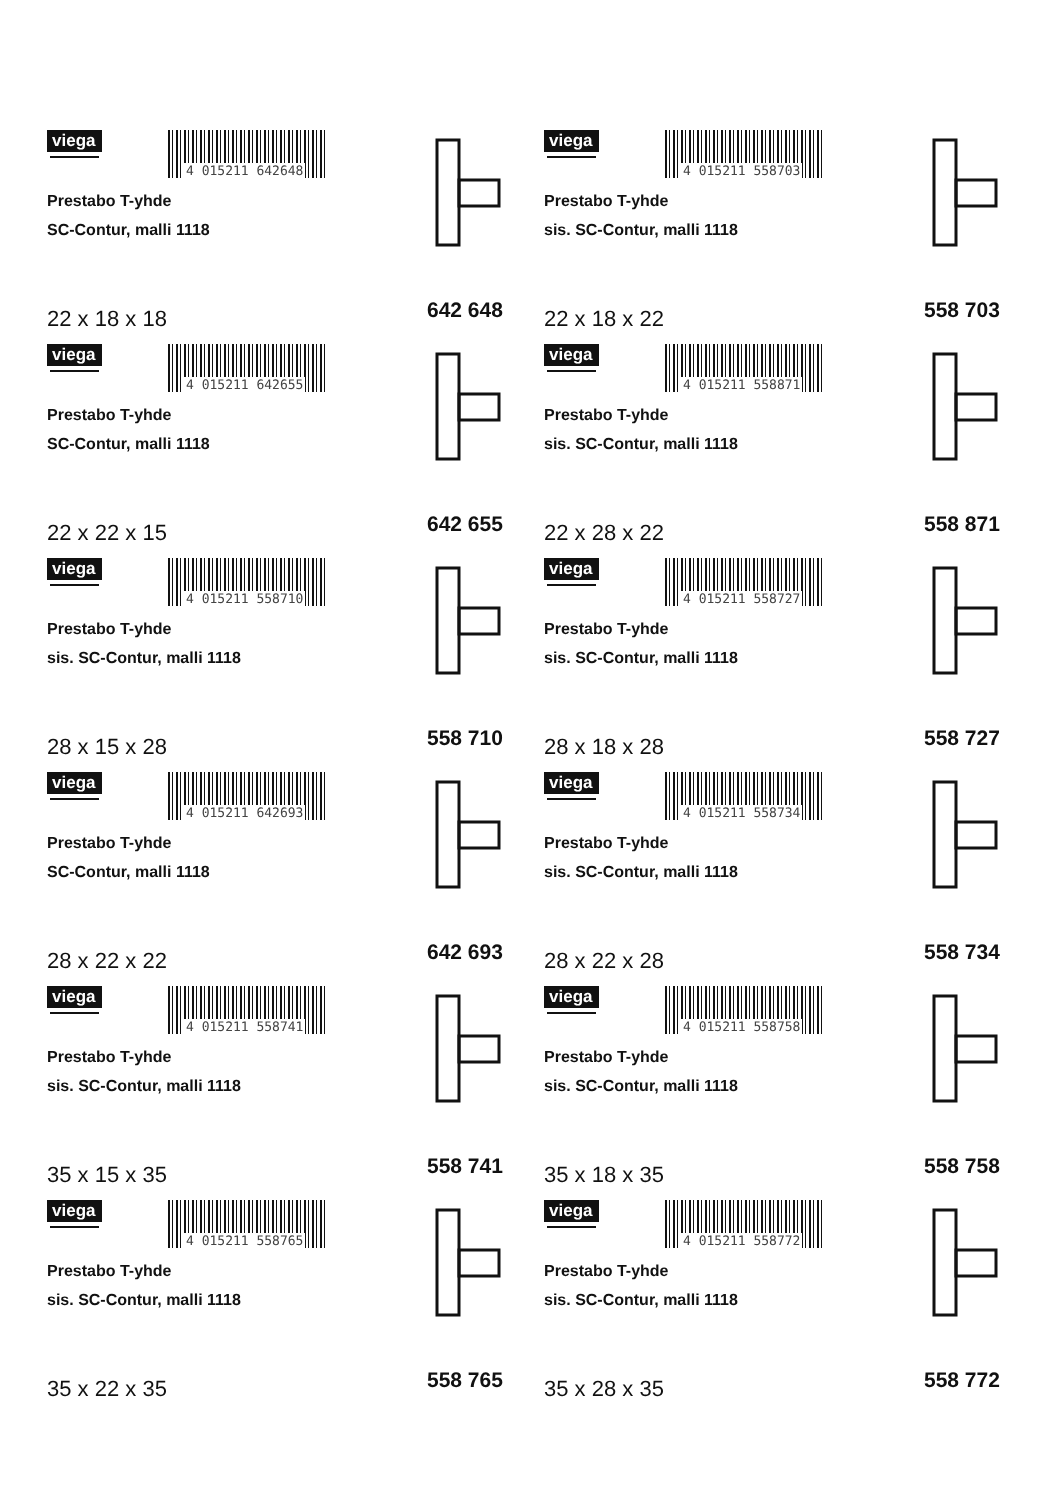viega
4 015211 642648
Prestabo T-yhde
SC-Contur, malli 1118
22 x 18 x 18 642 648
viega
4 015211 558703
Prestabo T-yhde
sis. SC-Contur, malli 1118
22 x 18 x 22 558 703
viega
4 015211 642655
Prestabo T-yhde
SC-Contur, malli 1118
22 x 22 x 15 642 655
viega
4 015211 558871
Prestabo T-yhde
sis. SC-Contur, malli 1118
22 x 28 x 22 558 871
viega
4 015211 558710
Prestabo T-yhde
sis. SC-Contur, malli 1118
28 x 15 x 28 558 710
viega
4 015211 558727
Prestabo T-yhde
sis. SC-Contur, malli 1118
28 x 18 x 28 558 727
viega
4 015211 642693
Prestabo T-yhde
SC-Contur, malli 1118
28 x 22 x 22 642 693
viega
4 015211 558734
Prestabo T-yhde
sis. SC-Contur, malli 1118
28 x 22 x 28 558 734
viega
4 015211 558741
Prestabo T-yhde
sis. SC-Contur, malli 1118
35 x 15 x 35 558 741
viega
4 015211 558758
Prestabo T-yhde
sis. SC-Contur, malli 1118
35 x 18 x 35 558 758
viega
4 015211 558765
Prestabo T-yhde
sis. SC-Contur, malli 1118
35 x 22 x 35 558 765
viega
4 015211 558772
Prestabo T-yhde
sis. SC-Contur, malli 1118
35 x 28 x 35 558 772